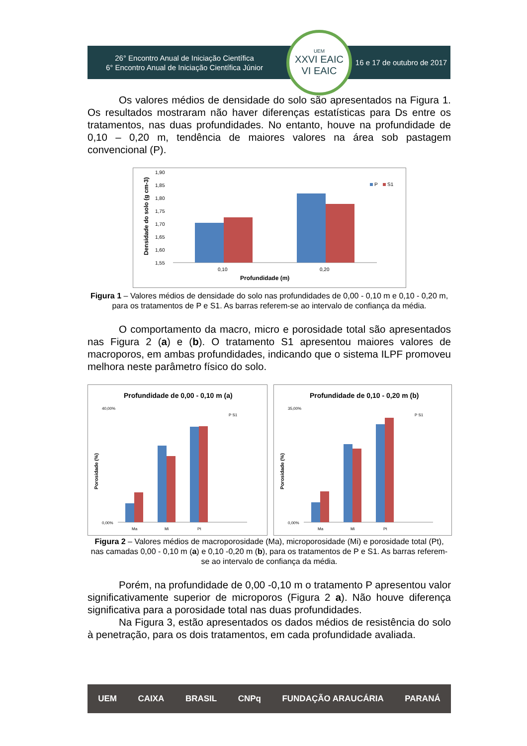26° Encontro Anual de Iniciação Científica
6° Encontro Anual de Iniciação Científica Júnior
UEM
XXVI EAIC
VI EAIC
16 e 17 de outubro de 2017
Os valores médios de densidade do solo são apresentados na Figura 1. Os resultados mostraram não haver diferenças estatísticas para Ds entre os tratamentos, nas duas profundidades. No entanto, houve na profundidade de 0,10 – 0,20 m, tendência de maiores valores na área sob pastagem convencional (P).
Densidade do solo (g cm-3)
1,90
1,85
1,80
1,75
1,70
1,65
1,60
1,55
P
S1
0,10
0,20
Profundidade (m)
Figura 1 – Valores médios de densidade do solo nas profundidades de 0,00 - 0,10 m e 0,10 - 0,20 m, para os tratamentos de P e S1. As barras referem-se ao intervalo de confiança da média.
O comportamento da macro, micro e porosidade total são apresentados nas Figura 2 (a) e (b). O tratamento S1 apresentou maiores valores de macroporos, em ambas profundidades, indicando que o sistema ILPF promoveu melhora neste parâmetro físico do solo.
Profundidade de 0,00 - 0,10 m (a)
Porosidade (%)
40,00%
0,00%
P S1
Ma
Mi
Pt
Profundidade de 0,10 - 0,20 m (b)
Porosidade (%)
35,00%
0,00%
P S1
Ma
Mi
Pt
Figura 2 – Valores médios de macroporosidade (Ma), microporosidade (Mi) e porosidade total (Pt), nas camadas 0,00 - 0,10 m (a) e 0,10 -0,20 m (b), para os tratamentos de P e S1. As barras referem-se ao intervalo de confiança da média.
Porém, na profundidade de 0,00 -0,10 m o tratamento P apresentou valor significativamente superior de microporos (Figura 2 a). Não houve diferença significativa para a porosidade total nas duas profundidades.
Na Figura 3, estão apresentados os dados médios de resistência do solo à penetração, para os dois tratamentos, em cada profundidade avaliada.
UEM CAIXA BRASIL CNPq FUNDAÇÃO ARAUCÁRIA PARANÁ